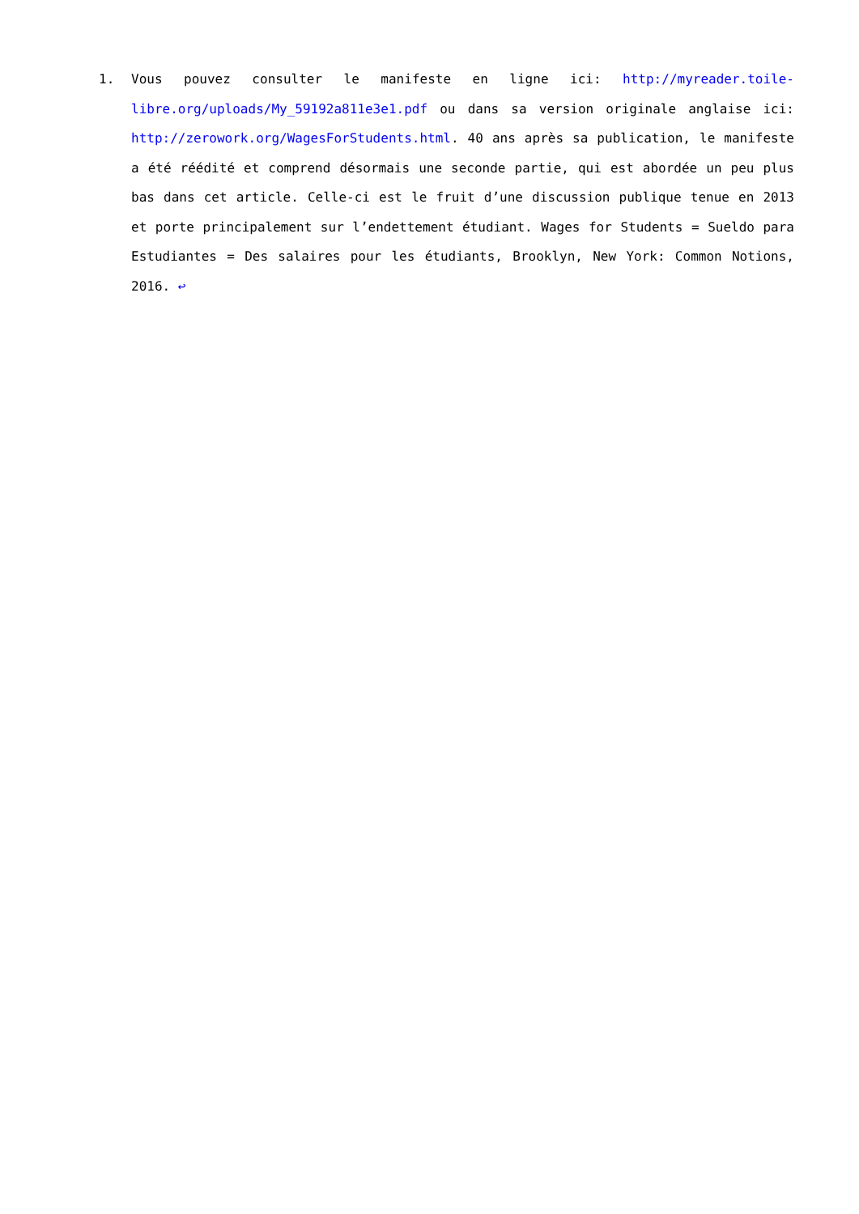1. Vous pouvez consulter le manifeste en ligne ici: http://myreader.toile-libre.org/uploads/My_59192a811e3e1.pdf ou dans sa version originale anglaise ici: http://zerowork.org/WagesForStudents.html. 40 ans après sa publication, le manifeste a été réédité et comprend désormais une seconde partie, qui est abordée un peu plus bas dans cet article. Celle-ci est le fruit d’une discussion publique tenue en 2013 et porte principalement sur l’endettement étudiant. Wages for Students = Sueldo para Estudiantes = Des salaires pour les étudiants, Brooklyn, New York: Common Notions, 2016. ↩